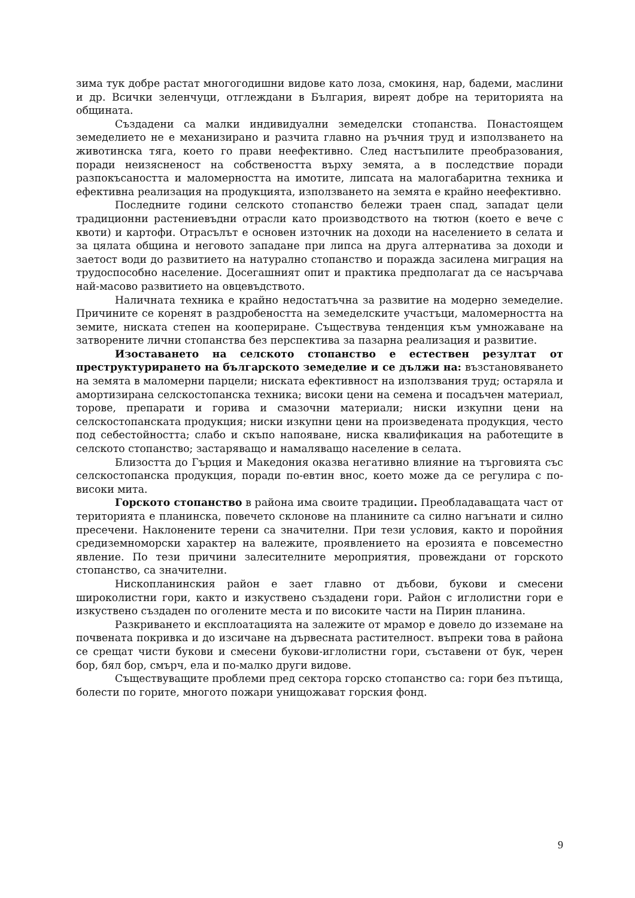зима тук добре растат многогодишни видове като лоза, смокиня, нар, бадеми, маслини и др. Всички зеленчуци, отглеждани в България, виреят добре на територията на общината.
Създадени са малки индивидуални земеделски стопанства. Понастоящем земеделието не е механизирано и разчита главно на ръчния труд и използването на животинска тяга, което го прави неефективно. След настъпилите преобразования, поради неизясненост на собствеността върху земята, а в последствие поради разпокъсаността и маломерността на имотите, липсата на малогабаритна техника и ефективна реализация на продукцията, използването на земята е крайно неефективно.
Последните години селското стопанство бележи траен спад, западат цели традиционни растениевъдни отрасли като производството на тютюн (което е вече с квоти) и картофи. Отрасълът е основен източник на доходи на населението в селата и за цялата община и неговото западане при липса на друга алтернатива за доходи и заетост води до развитието на натурално стопанство и поражда засилена миграция на трудоспособно население. Досегашният опит и практика предполагат да се насърчава най-масово развитието на овцевъдството.
Наличната техника е крайно недостатъчна за развитие на модерно земеделие. Причините се коренят в раздробеността на земеделските участъци, маломерността на земите, ниската степен на коопериране. Съществува тенденция към умножаване на затворените лични стопанства без перспектива за пазарна реализация и развитие.
Изоставането на селското стопанство е естествен резултат от преструктурирането на българското земеделие и се дължи на: възстановяването на земята в маломерни парцели; ниската ефективност на използвания труд; остаряла и амортизирана селскостопанска техника; високи цени на семена и посадъчен материал, торове, препарати и горива и смазочни материали; ниски изкупни цени на селскостопанската продукция; ниски изкупни цени на произведената продукция, често под себестойността; слабо и скъпо напояване, ниска квалификация на работещите в селското стопанство; застаряващо и намаляващо население в селата.
Близостта до Гърция и Македония оказва негативно влияние на търговията със селскостопанска продукция, поради по-евтин внос, което може да се регулира с по-високи мита.
Горското стопанство в района има своите традиции. Преобладаващата част от територията е планинска, повечето склонове на планините са силно нагънати и силно пресечени. Наклонените терени са значителни. При тези условия, както и поройния средиземноморски характер на валежите, проявлението на ерозията е повсеместно явление. По тези причини залесителните мероприятия, провеждани от горското стопанство, са значителни.
Нископланинския район е зает главно от дъбови, букови и смесени широколистни гори, както и изкуствено създадени гори. Район с иглолистни гори е изкуствено създаден по оголените места и по високите части на Пирин планина.
Разкриването и експлоатацията на залежите от мрамор е довело до изземане на почвената покривка и до изсичане на дървесната растителност. въпреки това в района се срещат чисти букови и смесени букови-иглолистни гори, съставени от бук, черен бор, бял бор, смърч, ела и по-малко други видове.
Съществуващите проблеми пред сектора горско стопанство са: гори без пътища, болести по горите, многото пожари унищожават горския фонд.
9